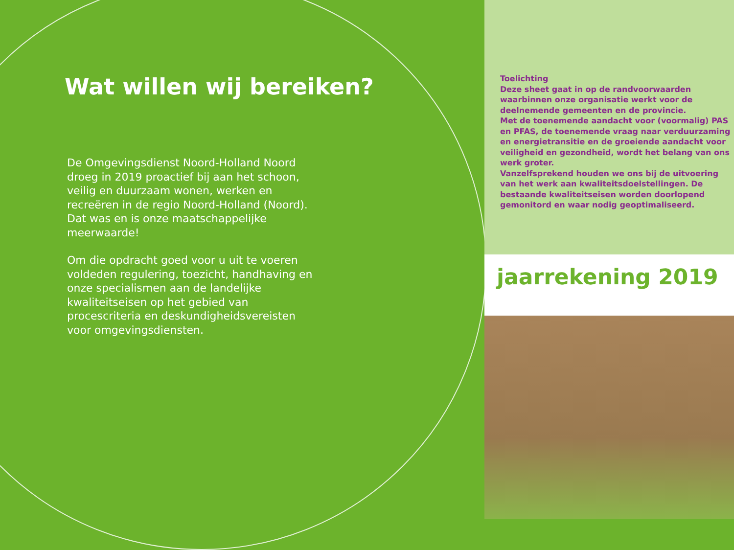Wat willen wij bereiken?
De Omgevingsdienst Noord-Holland Noord droeg in 2019 proactief bij aan het schoon, veilig en duurzaam wonen, werken en recreëren in de regio Noord-Holland (Noord). Dat was en is onze maatschappelijke meerwaarde!
Om die opdracht goed voor u uit te voeren voldeden regulering, toezicht, handhaving en onze specialismen aan de landelijke kwaliteitseisen op het gebied van procescriteria en deskundigheidsvereisten voor omgevingsdiensten.
Toelichting
Deze sheet gaat in op de randvoorwaarden waarbinnen onze organisatie werkt voor de deelnemende gemeenten en de provincie.
Met de toenemende aandacht voor (voormalig) PAS en PFAS, de toenemende vraag naar verduurzaming en energietransitie en de groeiende aandacht voor veiligheid en gezondheid, wordt het belang van ons werk groter.
Vanzelfsprekend houden we ons bij de uitvoering van het werk aan kwaliteitsdoelstellingen. De bestaande kwaliteitseisen worden doorlopend gemonitord en waar nodig geoptimaliseerd.
jaarrekening 2019